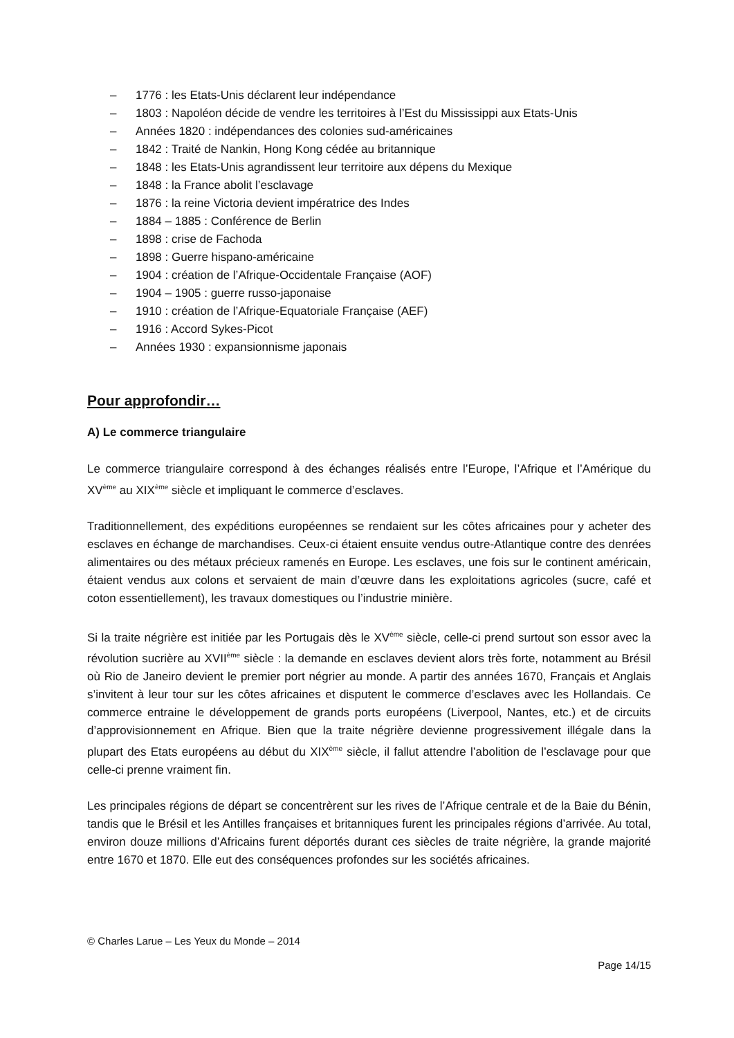– 1776 : les Etats-Unis déclarent leur indépendance
– 1803 : Napoléon décide de vendre les territoires à l’Est du Mississippi aux Etats-Unis
– Années 1820 : indépendances des colonies sud-américaines
– 1842 : Traité de Nankin, Hong Kong cédée au britannique
– 1848 : les Etats-Unis agrandissent leur territoire aux dépens du Mexique
– 1848 : la France abolit l’esclavage
– 1876 : la reine Victoria devient impératrice des Indes
– 1884 – 1885 : Conférence de Berlin
– 1898 : crise de Fachoda
– 1898 : Guerre hispano-américaine
– 1904 : création de l’Afrique-Occidentale Française (AOF)
– 1904 – 1905 : guerre russo-japonaise
– 1910 : création de l’Afrique-Equatoriale Française (AEF)
– 1916 : Accord Sykes-Picot
– Années 1930 : expansionnisme japonais
Pour approfondir…
A) Le commerce triangulaire
Le commerce triangulaire correspond à des échanges réalisés entre l’Europe, l’Afrique et l’Amérique du XV<sup>ème</sup> au XIX<sup>ème</sup> siècle et impliquant le commerce d’esclaves.
Traditionnellement, des expéditions européennes se rendaient sur les côtes africaines pour y acheter des esclaves en échange de marchandises. Ceux-ci étaient ensuite vendus outre-Atlantique contre des denrées alimentaires ou des métaux précieux ramenés en Europe. Les esclaves, une fois sur le continent américain, étaient vendus aux colons et servaient de main d’œuvre dans les exploitations agricoles (sucre, café et coton essentiellement), les travaux domestiques ou l’industrie minière.
Si la traite négrière est initiée par les Portugais dès le XV<sup>ème</sup> siècle, celle-ci prend surtout son essor avec la révolution sucrière au XVII<sup>ème</sup> siècle : la demande en esclaves devient alors très forte, notamment au Brésil où Rio de Janeiro devient le premier port négrier au monde. A partir des années 1670, Français et Anglais s’invitent à leur tour sur les côtes africaines et disputent le commerce d’esclaves avec les Hollandais. Ce commerce entraine le développement de grands ports européens (Liverpool, Nantes, etc.) et de circuits d’approvisionnement en Afrique. Bien que la traite négrière devienne progressivement illégale dans la plupart des Etats européens au début du XIX<sup>ème</sup> siècle, il fallut attendre l’abolition de l’esclavage pour que celle-ci prenne vraiment fin.
Les principales régions de départ se concentrèrent sur les rives de l’Afrique centrale et de la Baie du Bénin, tandis que le Brésil et les Antilles françaises et britanniques furent les principales régions d’arrivée. Au total, environ douze millions d’Africains furent déportés durant ces siècles de traite négrière, la grande majorité entre 1670 et 1870. Elle eut des conséquences profondes sur les sociétés africaines.
© Charles Larue – Les Yeux du Monde – 2014
Page 14/15